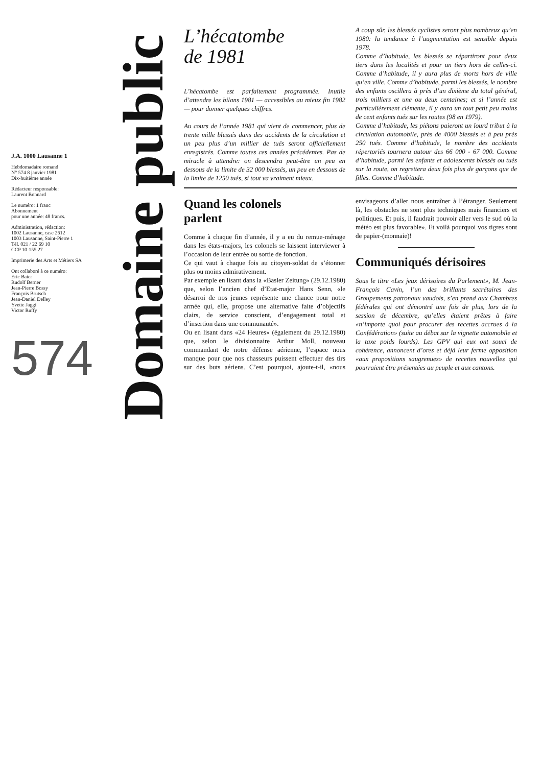J.A. 1000 Lausanne 1
Hebdomadaire romand
N° 574 8 janvier 1981
Dix-huitième année
Rédacteur responsable:
Laurent Bonnard
Le numéro: 1 franc
Abonnement
pour une année: 48 francs.
Administration, rédaction:
1002 Lausanne, case 2612
1003 Lausanne, Saint-Pierre 1
Tél. 021 / 22 69 10
CCP 10-155 27
Imprimerie des Arts et Métiers SA
Ont collaboré à ce numéro:
Eric Baier
Rudolf Berner
Jean-Pierre Bossy
François Brutsch
Jean-Daniel Delley
Yvette Jaggi
Victor Ruffy
574
Domaine public
L’hécatombe
de 1981
L’hécatombe est parfaitement programmée. Inutile d’attendre les bilans 1981 — accessibles au mieux fin 1982 — pour donner quelques chiffres.
Au cours de l’année 1981 qui vient de commencer, plus de trente mille blessés dans des accidents de la circulation et un peu plus d’un millier de tués seront officiellement enregistrés. Comme toutes ces années précédentes. Pas de miracle à attendre: on descendra peut-être un peu en dessous de la limite de 32 000 blessés, un peu en dessous de la limite de 1250 tués, si tout va vraiment mieux.
A coup sûr, les blessés cyclistes seront plus nombreux qu’en 1980: la tendance à l’augmentation est sensible depuis 1978.
Comme d’habitude, les blessés se répartiront pour deux tiers dans les localités et pour un tiers hors de celles-ci. Comme d’habitude, il y aura plus de morts hors de ville qu’en ville. Comme d’habitude, parmi les blessés, le nombre des enfants oscillera à près d’un dixième du total général, trois milliers et une ou deux centaines; et si l’année est particulièrement clémente, il y aura un tout petit peu moins de cent enfants tués sur les routes (98 en 1979).
Comme d’habitude, les piétons paieront un lourd tribut à la circulation automobile, près de 4000 blessés et à peu près 250 tués. Comme d’habitude, le nombre des accidents répertoriés tournera autour des 66 000 - 67 000. Comme d’habitude, parmi les enfants et adolescents blessés ou tués sur la route, on regrettera deux fois plus de garçons que de filles. Comme d’habitude.
Quand les colonels
parlent
Comme à chaque fin d’année, il y a eu du remue-ménage dans les états-majors, les colonels se laissent interviewer à l’occasion de leur entrée ou sortie de fonction.
Ce qui vaut à chaque fois au citoyen-soldat de s’étonner plus ou moins admirativement.
Par exemple en lisant dans la «Basler Zeitung» (29.12.1980) que, selon l’ancien chef d’Etat-major Hans Senn, «le désarroi de nos jeunes représente une chance pour notre armée qui, elle, propose une alternative faite d’objectifs clairs, de service conscient, d’engagement total et d’insertion dans une communauté».
Ou en lisant dans «24 Heures» (également du 29.12.1980) que, selon le divisionnaire Arthur Moll, nouveau commandant de notre défense aérienne, l’espace nous manque pour que nos chasseurs puissent effectuer des tirs sur des buts aériens. C’est pourquoi, ajoute-t-il, «nous envisageons d’aller nous entraîner à l’étranger. Seulement là, les obstacles ne sont plus techniques mais financiers et politiques. Et puis, il faudrait pouvoir aller vers le sud où la météo est plus favorable». Et voilà pourquoi vos tigres sont de papier-(monnaie)!
Communiqués dérisoires
Sous le titre «Les jeux dérisoires du Parlement», M. Jean-François Cavin, l’un des brillants secrétaires des Groupements patronaux vaudois, s’en prend aux Chambres fédérales qui ont démontré une fois de plus, lors de la session de décembre, qu’elles étaient prêtes à faire «n’importe quoi pour procurer des recettes accrues à la Confédération» (suite au débat sur la vignette automobile et la taxe poids lourds). Les GPV qui eux ont souci de cohérence, annoncent d’ores et déjà leur ferme opposition «aux propositions saugrenues» de recettes nouvelles qui pourraient être présentées au peuple et aux cantons.